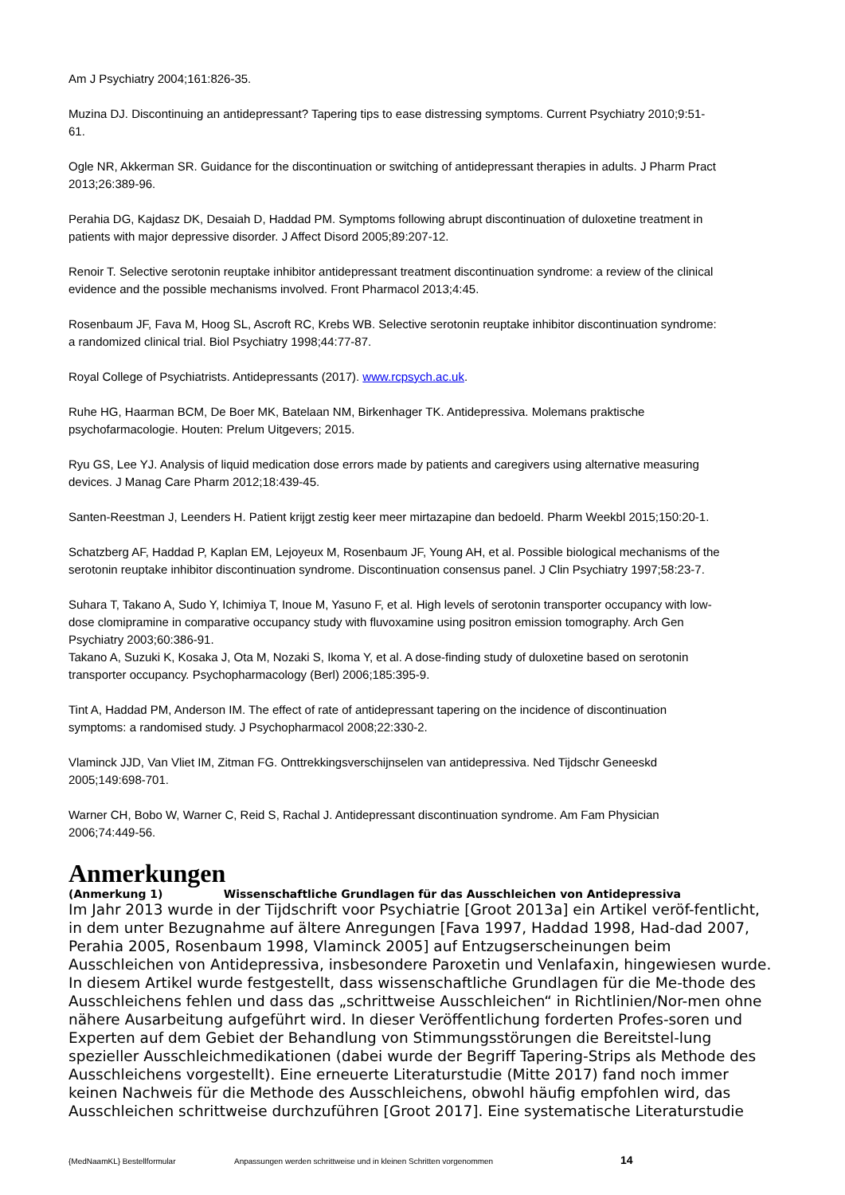Am J Psychiatry 2004;161:826-35.
Muzina DJ. Discontinuing an antidepressant? Tapering tips to ease distressing symptoms. Current Psychiatry 2010;9:51-61.
Ogle NR, Akkerman SR. Guidance for the discontinuation or switching of antidepressant therapies in adults. J Pharm Pract 2013;26:389-96.
Perahia DG, Kajdasz DK, Desaiah D, Haddad PM. Symptoms following abrupt discontinuation of duloxetine treatment in patients with major depressive disorder. J Affect Disord 2005;89:207-12.
Renoir T. Selective serotonin reuptake inhibitor antidepressant treatment discontinuation syndrome: a review of the clinical evidence and the possible mechanisms involved. Front Pharmacol 2013;4:45.
Rosenbaum JF, Fava M, Hoog SL, Ascroft RC, Krebs WB. Selective serotonin reuptake inhibitor discontinuation syndrome: a randomized clinical trial. Biol Psychiatry 1998;44:77-87.
Royal College of Psychiatrists. Antidepressants (2017). www.rcpsych.ac.uk.
Ruhe HG, Haarman BCM, De Boer MK, Batelaan NM, Birkenhager TK. Antidepressiva. Molemans praktische psychofarmacologie. Houten: Prelum Uitgevers; 2015.
Ryu GS, Lee YJ. Analysis of liquid medication dose errors made by patients and caregivers using alternative measuring devices. J Manag Care Pharm 2012;18:439-45.
Santen-Reestman J, Leenders H. Patient krijgt zestig keer meer mirtazapine dan bedoeld. Pharm Weekbl 2015;150:20-1.
Schatzberg AF, Haddad P, Kaplan EM, Lejoyeux M, Rosenbaum JF, Young AH, et al. Possible biological mechanisms of the serotonin reuptake inhibitor discontinuation syndrome. Discontinuation consensus panel. J Clin Psychiatry 1997;58:23-7.
Suhara T, Takano A, Sudo Y, Ichimiya T, Inoue M, Yasuno F, et al. High levels of serotonin transporter occupancy with low-dose clomipramine in comparative occupancy study with fluvoxamine using positron emission tomography. Arch Gen Psychiatry 2003;60:386-91.
Takano A, Suzuki K, Kosaka J, Ota M, Nozaki S, Ikoma Y, et al. A dose-finding study of duloxetine based on serotonin transporter occupancy. Psychopharmacology (Berl) 2006;185:395-9.
Tint A, Haddad PM, Anderson IM. The effect of rate of antidepressant tapering on the incidence of discontinuation symptoms: a randomised study. J Psychopharmacol 2008;22:330-2.
Vlaminck JJD, Van Vliet IM, Zitman FG. Onttrekkingsverschijnselen van antidepressiva. Ned Tijdschr Geneeskd 2005;149:698-701.
Warner CH, Bobo W, Warner C, Reid S, Rachal J. Antidepressant discontinuation syndrome. Am Fam Physician 2006;74:449-56.
Anmerkungen
(Anmerkung 1) Wissenschaftliche Grundlagen für das Ausschleichen von Antidepressiva
Im Jahr 2013 wurde in der Tijdschrift voor Psychiatrie [Groot 2013a] ein Artikel veröf-fentlicht, in dem unter Bezugnahme auf ältere Anregungen [Fava 1997, Haddad 1998, Had-dad 2007, Perahia 2005, Rosenbaum 1998, Vlaminck 2005] auf Entzugserscheinungen beim Ausschleichen von Antidepressiva, insbesondere Paroxetin und Venlafaxin, hingewiesen wurde. In diesem Artikel wurde festgestellt, dass wissenschaftliche Grundlagen für die Me-thode des Ausschleichens fehlen und dass das „schrittweise Ausschleichen“ in Richtlinien/Nor-men ohne nähere Ausarbeitung aufgeführt wird. In dieser Veröffentlichung forderten Profes-soren und Experten auf dem Gebiet der Behandlung von Stimmungsstörungen die Bereitstel-lung spezieller Ausschleichmedikationen (dabei wurde der Begriff Tapering-Strips als Methode des Ausschleichens vorgestellt). Eine erneuerte Literaturstudie (Mitte 2017) fand noch immer keinen Nachweis für die Methode des Ausschleichens, obwohl häufig empfohlen wird, das Ausschleichen schrittweise durchzuführen [Groot 2017]. Eine systematische Literaturstudie
{MedNaamKL} Bestellformular Anpassungen werden schrittweise und in kleinen Schritten vorgenommen 14